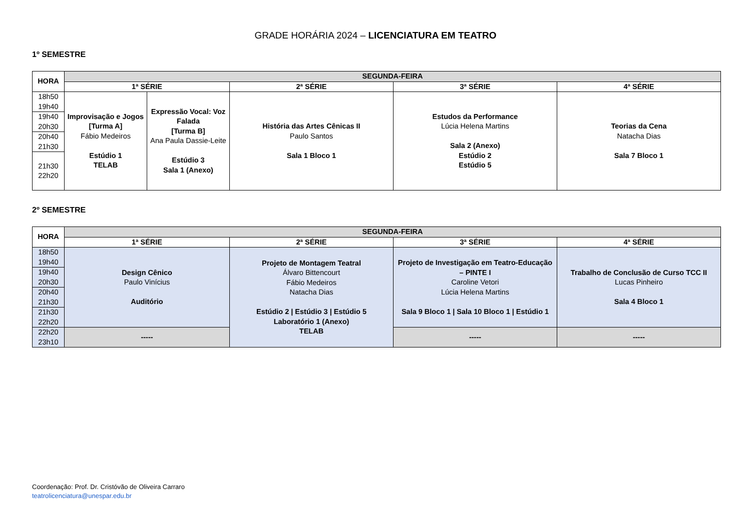GRADE HORÁRIA 2024 – LICENCIATURA EM TEATRO
1º SEMESTRE
| HORA | SEGUNDA-FEIRA | | | | |
| --- | --- | --- | --- | --- | --- |
| | 1ª SÉRIE | | 2ª SÉRIE | 3ª SÉRIE | 4ª SÉRIE |
| 18h50 19h40 | Improvisação e Jogos [Turma A] Fábio Medeiros Estúdio 1 TELAB | Expressão Vocal: Voz Falada [Turma B] Ana Paula Dassie-Leite Estúdio 3 Sala 1 (Anexo) | História das Artes Cênicas II Paulo Santos Sala 1 Bloco 1 | Estudos da Performance Lúcia Helena Martins Sala 2 (Anexo) Estúdio 2 Estúdio 5 | Teorias da Cena Natacha Dias Sala 7 Bloco 1 |
| 19h40 20h30 | | | | | |
| 20h40 21h30 | | | | | |
| 21h30 22h20 | | | | | |
2º SEMESTRE
| HORA | SEGUNDA-FEIRA | | | |
| --- | --- | --- | --- | --- |
| | 1ª SÉRIE | 2ª SÉRIE | 3ª SÉRIE | 4ª SÉRIE |
| 18h50 19h40 | Design Cênico Paulo Vinícius Auditório | Projeto de Montagem Teatral Álvaro Bittencourt Fábio Medeiros Natacha Dias Estúdio 2 / Estúdio 3 / Estúdio 5 Laboratório 1 (Anexo) TELAB | Projeto de Investigação em Teatro-Educação – PINTE I Caroline Vetori Lúcia Helena Martins Sala 9 Bloco 1 / Sala 10 Bloco 1 / Estúdio 1 | Trabalho de Conclusão de Curso TCC II Lucas Pinheiro Sala 4 Bloco 1 |
| 19h40 20h30 | | | | |
| 20h40 21h30 | | | | |
| 21h30 22h20 | | | | |
| 22h20 23h10 | ----- | | ----- | ----- |
Coordenação: Prof. Dr. Cristóvão de Oliveira Carraro
teatrolicenciatura@unespar.edu.br